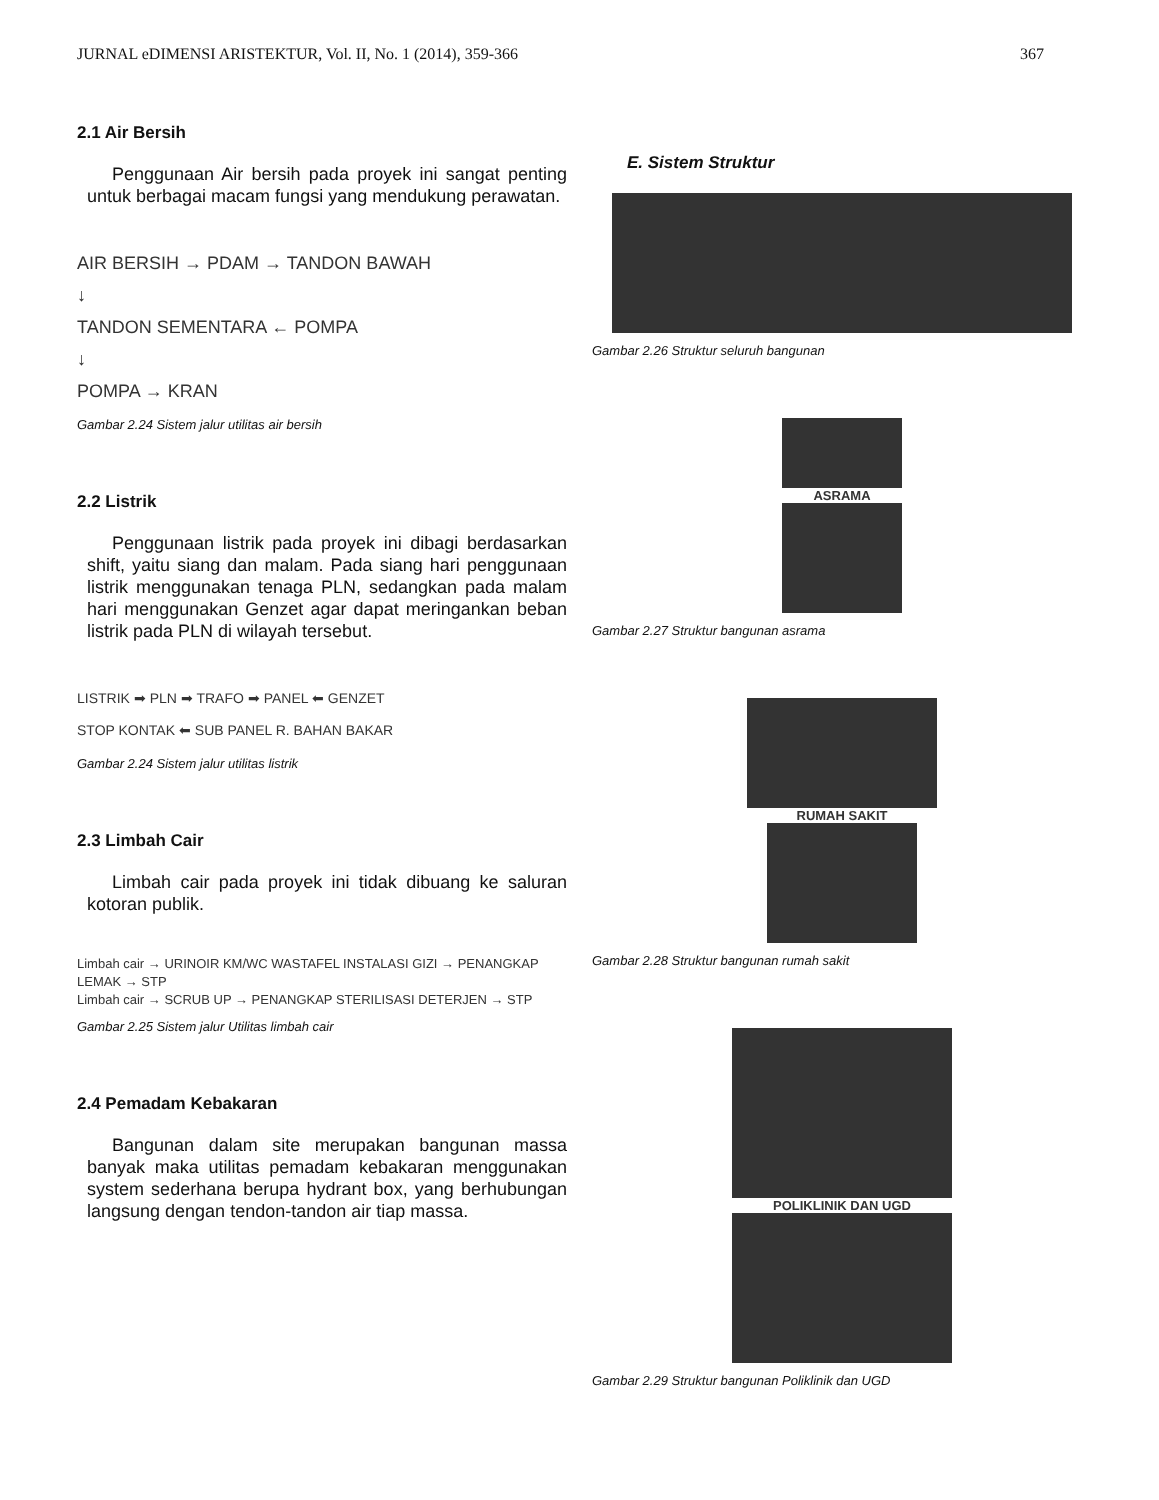JURNAL eDIMENSI ARISTEKTUR, Vol. II, No. 1 (2014), 359-366 367
2.1 Air Bersih
Penggunaan Air bersih pada proyek ini sangat penting untuk berbagai macam fungsi yang mendukung perawatan.
AIR BERSIH → PDAM → TANDON BAWAH
↓
TANDON SEMENTARA ← POMPA
↓
POMPA → KRAN
Gambar 2.24 Sistem jalur utilitas air bersih
2.2 Listrik
Penggunaan listrik pada proyek ini dibagi berdasarkan shift, yaitu siang dan malam. Pada siang hari penggunaan listrik menggunakan tenaga PLN, sedangkan pada malam hari menggunakan Genzet agar dapat meringankan beban listrik pada PLN di wilayah tersebut.
LISTRIK ➡ PLN ➡ TRAFO ➡ PANEL ⬅ GENZET
STOP KONTAK ⬅ SUB PANEL R. BAHAN BAKAR
Gambar 2.24 Sistem jalur utilitas listrik
2.3 Limbah Cair
Limbah cair pada proyek ini tidak dibuang ke saluran kotoran publik.
Limbah cair → URINOIR KM/WC WASTAFEL INSTALASI GIZI → PENANGKAP LEMAK → STP
Limbah cair → SCRUB UP → PENANGKAP STERILISASI DETERJEN → STP
Gambar 2.25 Sistem jalur Utilitas limbah cair
2.4 Pemadam Kebakaran
Bangunan dalam site merupakan bangunan massa banyak maka utilitas pemadam kebakaran menggunakan system sederhana berupa hydrant box, yang berhubungan langsung dengan tendon-tandon air tiap massa.
E. Sistem Struktur
Gambar 2.26 Struktur seluruh bangunan
ASRAMA
Gambar 2.27 Struktur bangunan asrama
RUMAH SAKIT
Gambar 2.28 Struktur bangunan rumah sakit
POLIKLINIK DAN UGD
Gambar 2.29 Struktur bangunan Poliklinik dan UGD